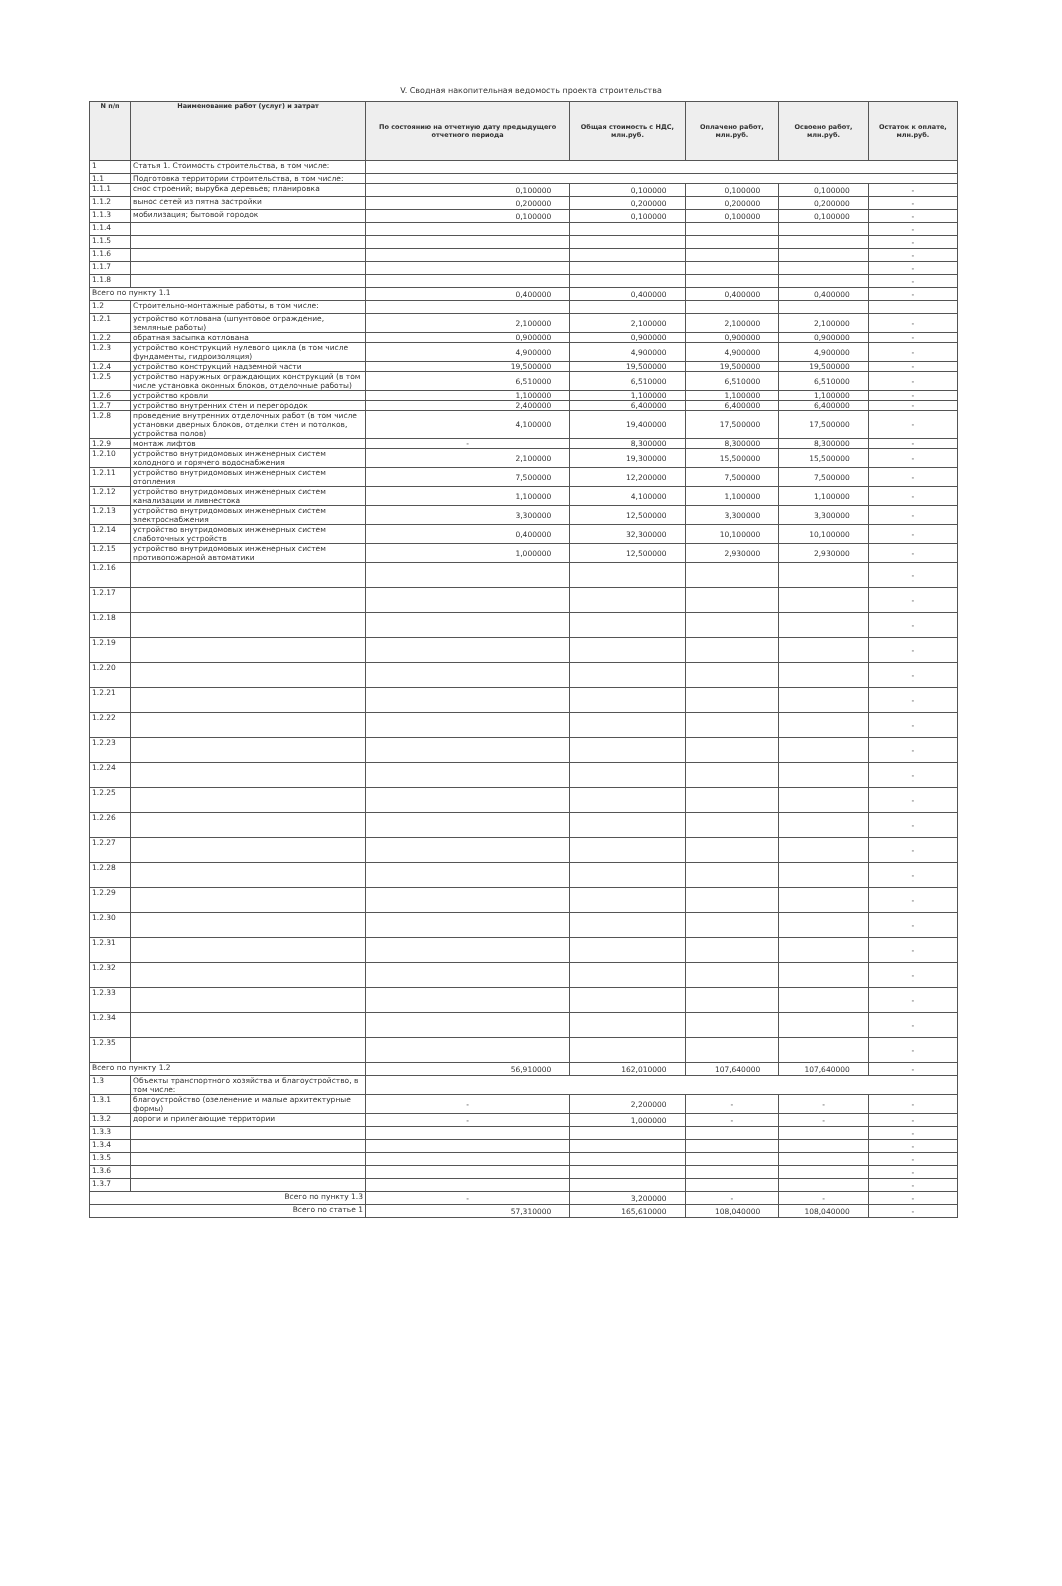V. Сводная накопительная ведомость проекта строительства
| N п/п | Наименование работ (услуг) и затрат | По состоянию на отчетную дату предыдущего отчетного периода | Общая стоимость с НДС, млн.руб. | Оплачено работ, млн.руб. | Освоено работ, млн.руб. | Остаток к оплате, млн.руб. |
| --- | --- | --- | --- | --- | --- | --- |
| 1 | Статья 1. Стоимость строительства, в том числе: | | | | | |
| 1.1 | Подготовка территории строительства, в том числе: | | | | | |
| 1.1.1 | снос строений; вырубка деревьев; планировка | 0,100000 | 0,100000 | 0,100000 | 0,100000 | - |
| 1.1.2 | вынос сетей из пятна застройки | 0,200000 | 0,200000 | 0,200000 | 0,200000 | - |
| 1.1.3 | мобилизация; бытовой городок | 0,100000 | 0,100000 | 0,100000 | 0,100000 | - |
| 1.1.4 | | | | | | - |
| 1.1.5 | | | | | | - |
| 1.1.6 | | | | | | - |
| 1.1.7 | | | | | | - |
| 1.1.8 | | | | | | - |
| Всего по пункту 1.1 | | 0,400000 | 0,400000 | 0,400000 | 0,400000 | - |
| 1.2 | Строительно-монтажные работы, в том числе: | | | | | |
| 1.2.1 | устройство котлована (шпунтовое ограждение, земляные работы) | 2,100000 | 2,100000 | 2,100000 | 2,100000 | - |
| 1.2.2 | обратная засыпка котлована | 0,900000 | 0,900000 | 0,900000 | 0,900000 | - |
| 1.2.3 | устройство конструкций нулевого цикла (в том числе фундаменты, гидроизоляция) | 4,900000 | 4,900000 | 4,900000 | 4,900000 | - |
| 1.2.4 | устройство конструкций надземной части | 19,500000 | 19,500000 | 19,500000 | 19,500000 | - |
| 1.2.5 | устройство наружных ограждающих конструкций (в том числе установка оконных блоков, отделочные работы) | 6,510000 | 6,510000 | 6,510000 | 6,510000 | - |
| 1.2.6 | устройство кровли | 1,100000 | 1,100000 | 1,100000 | 1,100000 | - |
| 1.2.7 | устройство внутренних стен и перегородок | 2,400000 | 6,400000 | 6,400000 | 6,400000 | - |
| 1.2.8 | проведение внутренних отделочных работ (в том числе установки дверных блоков, отделки стен и потолков, устройства полов) | 4,100000 | 19,400000 | 17,500000 | 17,500000 | - |
| 1.2.9 | монтаж лифтов | - | 8,300000 | 8,300000 | 8,300000 | - |
| 1.2.10 | устройство внутридомовых инженерных систем холодного и горячего водоснабжения | 2,100000 | 19,300000 | 15,500000 | 15,500000 | - |
| 1.2.11 | устройство внутридомовых инженерных систем отопления | 7,500000 | 12,200000 | 7,500000 | 7,500000 | - |
| 1.2.12 | устройство внутридомовых инженерных систем канализации и ливнестока | 1,100000 | 4,100000 | 1,100000 | 1,100000 | - |
| 1.2.13 | устройство внутридомовых инженерных систем электроснабжения | 3,300000 | 12,500000 | 3,300000 | 3,300000 | - |
| 1.2.14 | устройство внутридомовых инженерных систем слаботочных устройств | 0,400000 | 32,300000 | 10,100000 | 10,100000 | - |
| 1.2.15 | устройство внутридомовых инженерных систем противопожарной автоматики | 1,000000 | 12,500000 | 2,930000 | 2,930000 | - |
| 1.2.16 | | | | | | - |
| 1.2.17 | | | | | | - |
| 1.2.18 | | | | | | - |
| 1.2.19 | | | | | | - |
| 1.2.20 | | | | | | - |
| 1.2.21 | | | | | | - |
| 1.2.22 | | | | | | - |
| 1.2.23 | | | | | | - |
| 1.2.24 | | | | | | - |
| 1.2.25 | | | | | | - |
| 1.2.26 | | | | | | - |
| 1.2.27 | | | | | | - |
| 1.2.28 | | | | | | - |
| 1.2.29 | | | | | | - |
| 1.2.30 | | | | | | - |
| 1.2.31 | | | | | | - |
| 1.2.32 | | | | | | - |
| 1.2.33 | | | | | | - |
| 1.2.34 | | | | | | - |
| 1.2.35 | | | | | | - |
| Всего по пункту 1.2 | | 56,910000 | 162,010000 | 107,640000 | 107,640000 | - |
| 1.3 | Объекты транспортного хозяйства и благоустройство, в том числе: | | | | | |
| 1.3.1 | благоустройство (озеленение и малые архитектурные формы) | - | 2,200000 | - | - | - |
| 1.3.2 | дороги и прилегающие территории | - | 1,000000 | - | - | - |
| 1.3.3 | | | | | | - |
| 1.3.4 | | | | | | - |
| 1.3.5 | | | | | | - |
| 1.3.6 | | | | | | - |
| 1.3.7 | | | | | | - |
| Всего по пункту 1.3 | | - | 3,200000 | - | - | - |
| Всего по статье 1 | | 57,310000 | 165,610000 | 108,040000 | 108,040000 | - |